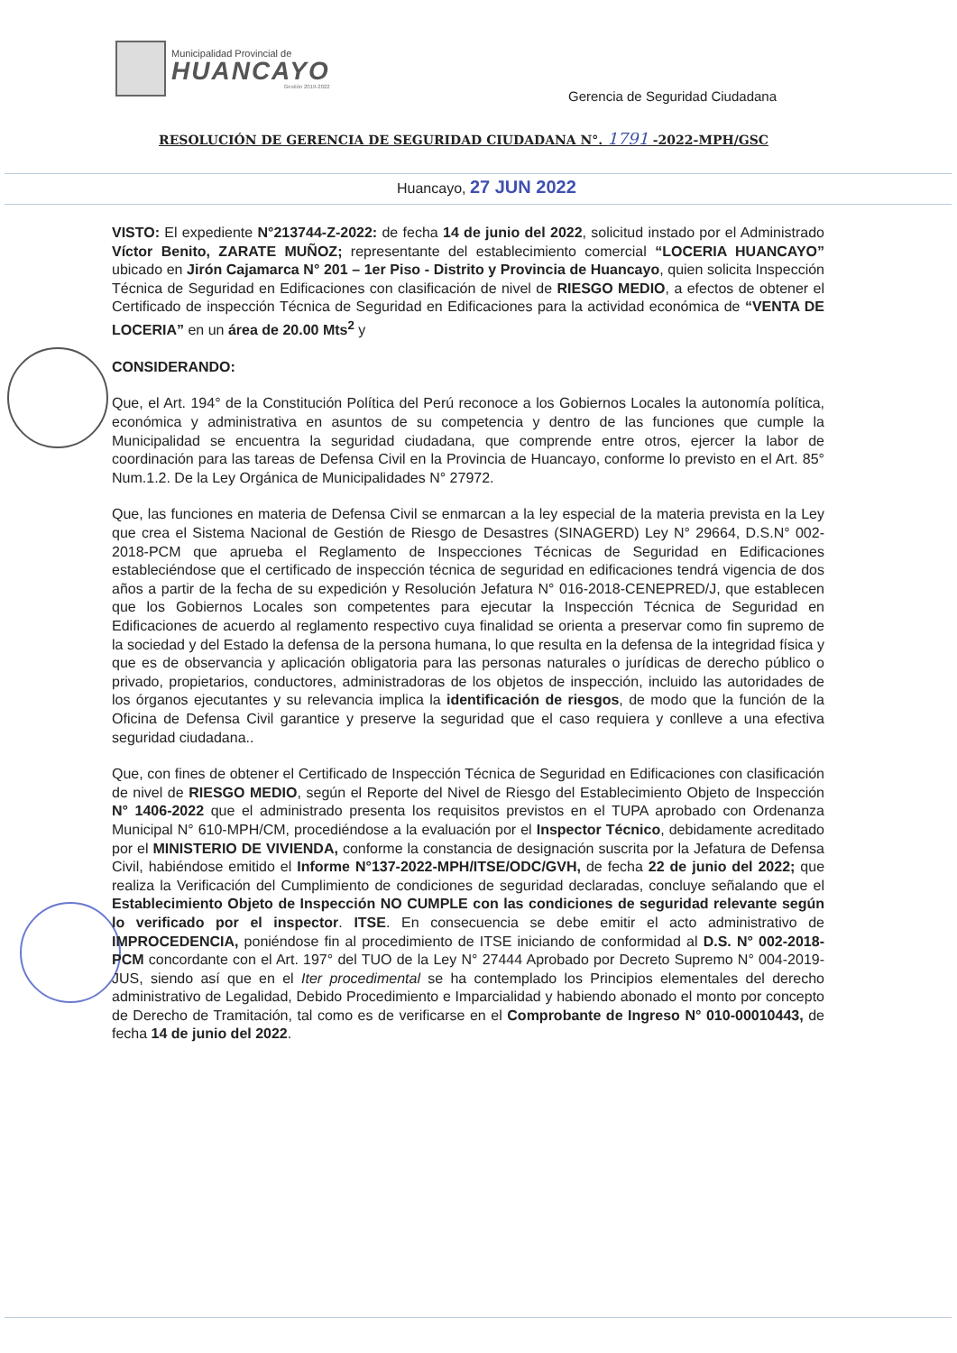Municipalidad Provincial de
HUANCAYO
Gestión 2019-2022
Gerencia de Seguridad Ciudadana
RESOLUCIÓN DE GERENCIA DE SEGURIDAD CIUDADANA N°. 1791 -2022-MPH/GSC
Huancayo, 27 JUN 2022
VISTO: El expediente N°213744-Z-2022: de fecha 14 de junio del 2022, solicitud instado por el Administrado Víctor Benito, ZARATE MUÑOZ; representante del establecimiento comercial “LOCERIA HUANCAYO” ubicado en Jirón Cajamarca N° 201 – 1er Piso - Distrito y Provincia de Huancayo, quien solicita Inspección Técnica de Seguridad en Edificaciones con clasificación de nivel de RIESGO MEDIO, a efectos de obtener el Certificado de inspección Técnica de Seguridad en Edificaciones para la actividad económica de “VENTA DE LOCERIA” en un área de 20.00 Mts<sup>2</sup> y
CONSIDERANDO:
Que, el Art. 194° de la Constitución Política del Perú reconoce a los Gobiernos Locales la autonomía política, económica y administrativa en asuntos de su competencia y dentro de las funciones que cumple la Municipalidad se encuentra la seguridad ciudadana, que comprende entre otros, ejercer la labor de coordinación para las tareas de Defensa Civil en la Provincia de Huancayo, conforme lo previsto en el Art. 85° Num.1.2. De la Ley Orgánica de Municipalidades N° 27972.
Que, las funciones en materia de Defensa Civil se enmarcan a la ley especial de la materia prevista en la Ley que crea el Sistema Nacional de Gestión de Riesgo de Desastres (SINAGERD) Ley N° 29664, D.S.N° 002-2018-PCM que aprueba el Reglamento de Inspecciones Técnicas de Seguridad en Edificaciones estableciéndose que el certificado de inspección técnica de seguridad en edificaciones tendrá vigencia de dos años a partir de la fecha de su expedición y Resolución Jefatura N° 016-2018-CENEPRED/J, que establecen que los Gobiernos Locales son competentes para ejecutar la Inspección Técnica de Seguridad en Edificaciones de acuerdo al reglamento respectivo cuya finalidad se orienta a preservar como fin supremo de la sociedad y del Estado la defensa de la persona humana, lo que resulta en la defensa de la integridad física y que es de observancia y aplicación obligatoria para las personas naturales o jurídicas de derecho público o privado, propietarios, conductores, administradoras de los objetos de inspección, incluido las autoridades de los órganos ejecutantes y su relevancia implica la identificación de riesgos, de modo que la función de la Oficina de Defensa Civil garantice y preserve la seguridad que el caso requiera y conlleve a una efectiva seguridad ciudadana..
Que, con fines de obtener el Certificado de Inspección Técnica de Seguridad en Edificaciones con clasificación de nivel de RIESGO MEDIO, según el Reporte del Nivel de Riesgo del Establecimiento Objeto de Inspección N° 1406-2022 que el administrado presenta los requisitos previstos en el TUPA aprobado con Ordenanza Municipal N° 610-MPH/CM, procediéndose a la evaluación por el Inspector Técnico, debidamente acreditado por el MINISTERIO DE VIVIENDA, conforme la constancia de designación suscrita por la Jefatura de Defensa Civil, habiéndose emitido el Informe N°137-2022-MPH/ITSE/ODC/GVH, de fecha 22 de junio del 2022; que realiza la Verificación del Cumplimiento de condiciones de seguridad declaradas, concluye señalando que el Establecimiento Objeto de Inspección NO CUMPLE con las condiciones de seguridad relevante según lo verificado por el inspector. ITSE. En consecuencia se debe emitir el acto administrativo de IMPROCEDENCIA, poniéndose fin al procedimiento de ITSE iniciando de conformidad al D.S. N° 002-2018-PCM concordante con el Art. 197° del TUO de la Ley N° 27444 Aprobado por Decreto Supremo N° 004-2019-JUS, siendo así que en el Iter procedimental se ha contemplado los Principios elementales del derecho administrativo de Legalidad, Debido Procedimiento e Imparcialidad y habiendo abonado el monto por concepto de Derecho de Tramitación, tal como es de verificarse en el Comprobante de Ingreso N° 010-00010443, de fecha 14 de junio del 2022.